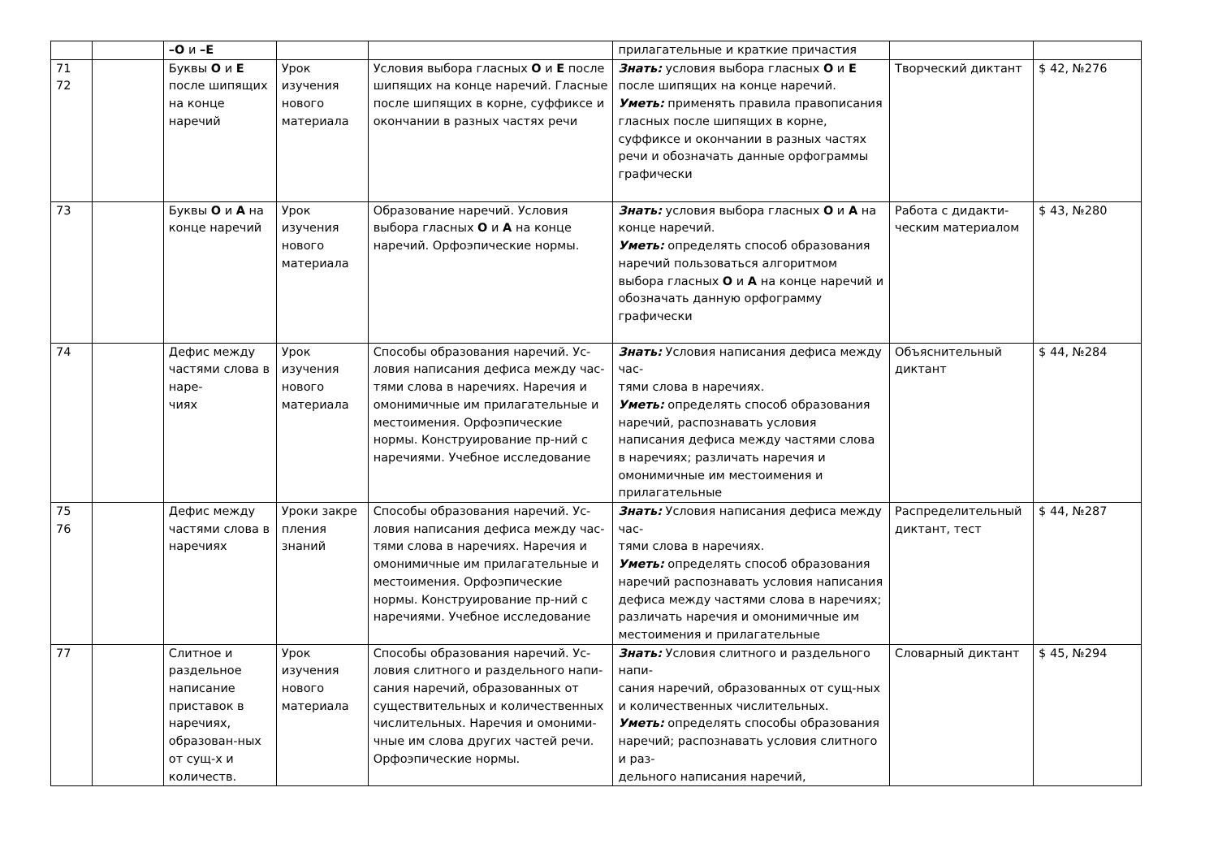| | | –О и –Е | | | прилагательные и краткие причастия | | |
| 71 72 | | Буквы О и Е после шипящих на конце наречий | Урок изучения нового материала | Условия выбора гласных О и Е после шипящих на конце наречий. Гласные после шипящих в корне, суффиксе и окончании в разных частях речи | Знать: условия выбора гласных О и Е после шипящих на конце наречий. Уметь: применять правила правописания гласных после шипящих в корне, суффиксе и окончании в разных частях речи и обозначать данные орфограммы графически | Творческий диктант | $ 42, №276 |
| 73 | | Буквы О и А на конце наречий | Урок изучения нового материала | Образование наречий. Условия выбора гласных О и А на конце наречий. Орфоэпические нормы. | Знать: условия выбора гласных О и А на конце наречий. Уметь: определять способ образования наречий пользоваться алгоритмом выбора гласных О и А на конце наречий и обозначать данную орфограмму графически | Работа с дидакти-ческим материалом | $ 43, №280 |
| 74 | | Дефис между частями слова в наре- чиях | Урок изучения нового материала | Способы образования наречий. Ус-ловия написания дефиса между час-тями слова в наречиях. Наречия и омонимичные им прилагательные и местоимения. Орфоэпические нормы. Конструирование пр-ний с наречиями. Учебное исследование | Знать: Условия написания дефиса между час- тями слова в наречиях. Уметь: определять способ образования наречий, распознавать условия написания дефиса между частями слова в наречиях; различать наречия и омонимичные им местоимения и прилагательные | Объяснительный диктант | $ 44, №284 |
| 75 76 | | Дефис между частями слова в наречиях | Уроки закре пления знаний | Способы образования наречий. Ус-ловия написания дефиса между час-тями слова в наречиях. Наречия и омонимичные им прилагательные и местоимения. Орфоэпические нормы. Конструирование пр-ний с наречиями. Учебное исследование | Знать: Условия написания дефиса между час- тями слова в наречиях. Уметь: определять способ образования наречий распознавать условия написания дефиса между частями слова в наречиях; различать наречия и омонимичные им местоимения и прилагательные | Распределительный диктант, тест | $ 44, №287 |
| 77 | | Слитное и раздельное написание приставок в наречиях, образован-ных от сущ-х и количеств. | Урок изучения нового материала | Способы образования наречий. Ус-ловия слитного и раздельного напи-сания наречий, образованных от существительных и количественных числительных. Наречия и омоними-чные им слова других частей речи. Орфоэпические нормы. | Знать: Условия слитного и раздельного напи- сания наречий, образованных от сущ-ных и количественных числительных. Уметь: определять способы образования наречий; распознавать условия слитного и раз- дельного написания наречий, | Словарный диктант | $ 45, №294 |